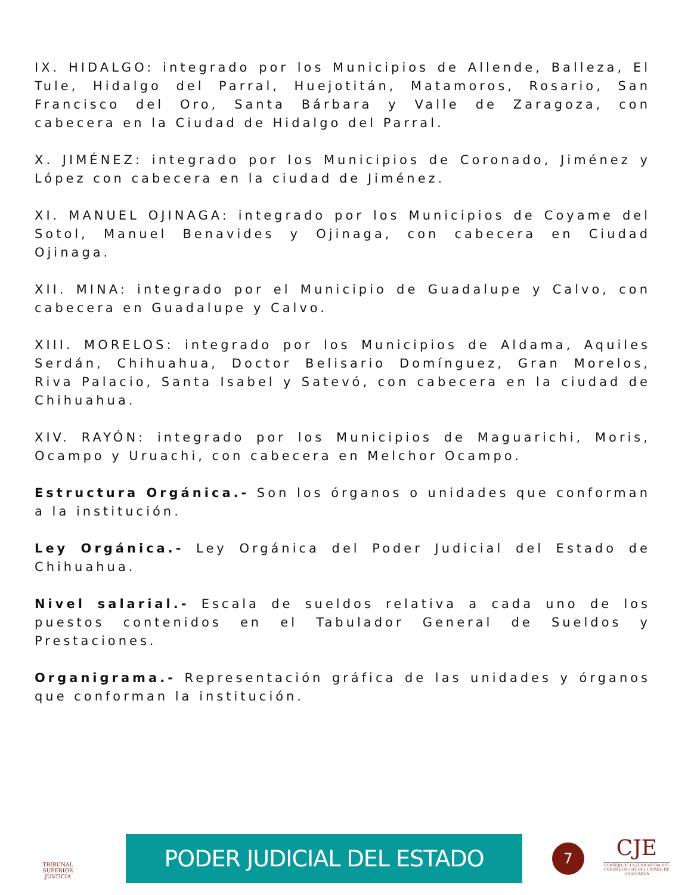IX. HIDALGO: integrado por los Municipios de Allende, Balleza, El Tule, Hidalgo del Parral, Huejotitán, Matamoros, Rosario, San Francisco del Oro, Santa Bárbara y Valle de Zaragoza, con cabecera en la Ciudad de Hidalgo del Parral.
X. JIMÉNEZ: integrado por los Municipios de Coronado, Jiménez y López con cabecera en la ciudad de Jiménez.
XI. MANUEL OJINAGA: integrado por los Municipios de Coyame del Sotol, Manuel Benavides y Ojinaga, con cabecera en Ciudad Ojinaga.
XII. MINA: integrado por el Municipio de Guadalupe y Calvo, con cabecera en Guadalupe y Calvo.
XIII. MORELOS: integrado por los Municipios de Aldama, Aquiles Serdán, Chihuahua, Doctor Belisario Domínguez, Gran Morelos, Riva Palacio, Santa Isabel y Satevó, con cabecera en la ciudad de Chihuahua.
XIV. RAYÓN: integrado por los Municipios de Maguarichi, Moris, Ocampo y Uruachi, con cabecera en Melchor Ocampo.
Estructura Orgánica.- Son los órganos o unidades que conforman a la institución.
Ley Orgánica.- Ley Orgánica del Poder Judicial del Estado de Chihuahua.
Nivel salarial.- Escala de sueldos relativa a cada uno de los puestos contenidos en el Tabulador General de Sueldos y Prestaciones.
Organigrama.- Representación gráfica de las unidades y órganos que conforman la institución.
TRIBUNAL SUPERIOR
JUSTICIA
PODER JUDICIAL DEL ESTADO 7
CJE
CONSEJO DE LA JUDICATURA DEL PODER JUDICIAL DEL ESTADO DE CHIHUAHUA